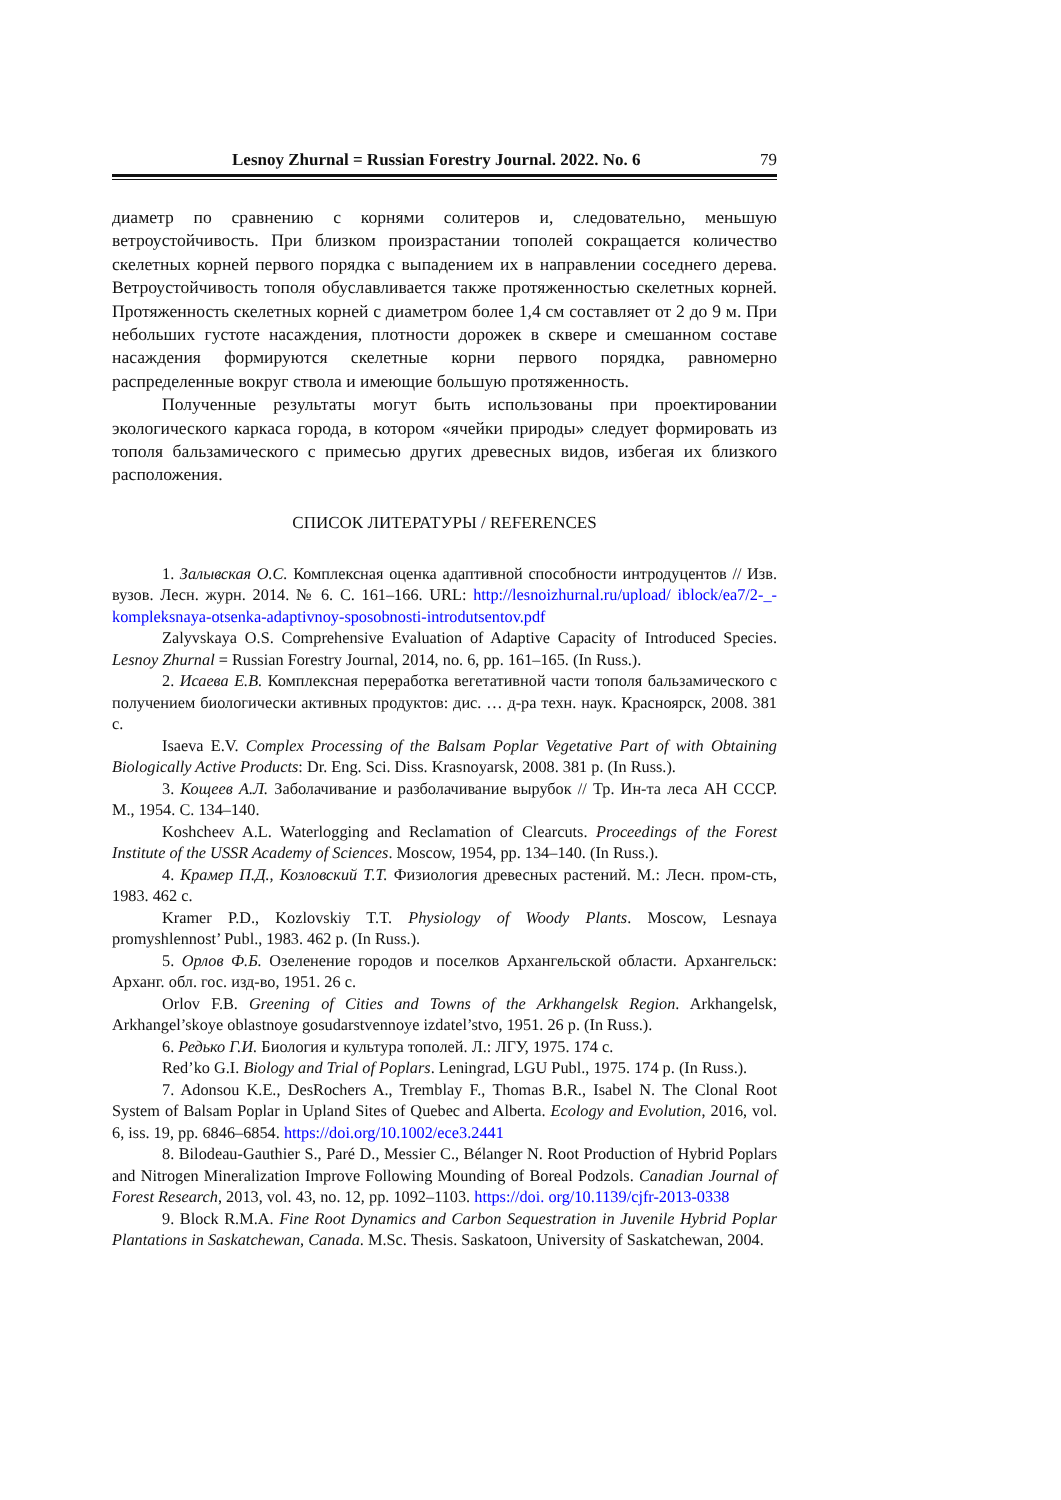Lesnoy Zhurnal = Russian Forestry Journal. 2022. No. 6 79
диаметр по сравнению с корнями солитеров и, следовательно, меньшую ветроустойчивость. При близком произрастании тополей сокращается количество скелетных корней первого порядка с выпадением их в направлении соседнего дерева. Ветроустойчивость тополя обуславливается также протяженностью скелетных корней. Протяженность скелетных корней с диаметром более 1,4 см составляет от 2 до 9 м. При небольших густоте насаждения, плотности дорожек в сквере и смешанном составе насаждения формируются скелетные корни первого порядка, равномерно распределенные вокруг ствола и имеющие большую протяженность.
Полученные результаты могут быть использованы при проектировании экологического каркаса города, в котором «ячейки природы» следует формировать из тополя бальзамического с примесью других древесных видов, избегая их близкого расположения.
СПИСОК ЛИТЕРАТУРЫ / REFERENCES
1. Залывская О.С. Комплексная оценка адаптивной способности интродуцентов // Изв. вузов. Лесн. журн. 2014. № 6. С. 161–166. URL: http://lesnoizhurnal.ru/upload/ iblock/ea7/2-_-kompleksnaya-otsenka-adaptivnoy-sposobnosti-introdutsentov.pdf
Zalyvskaya O.S. Comprehensive Evaluation of Adaptive Capacity of Introduced Species. Lesnoy Zhurnal = Russian Forestry Journal, 2014, no. 6, pp. 161–165. (In Russ.).
2. Исаева Е.В. Комплексная переработка вегетативной части тополя бальзамического с получением биологически активных продуктов: дис. … д-ра техн. наук. Красноярск, 2008. 381 с.
Isaeva E.V. Complex Processing of the Balsam Poplar Vegetative Part of with Obtaining Biologically Active Products: Dr. Eng. Sci. Diss. Krasnoyarsk, 2008. 381 p. (In Russ.).
3. Кощеев А.Л. Заболачивание и разболачивание вырубок // Тр. Ин-та леса АН СССР. М., 1954. С. 134–140.
Koshcheev A.L. Waterlogging and Reclamation of Clearcuts. Proceedings of the Forest Institute of the USSR Academy of Sciences. Moscow, 1954, pp. 134–140. (In Russ.).
4. Крамер П.Д., Козловский Т.Т. Физиология древесных растений. М.: Лесн. пром-сть, 1983. 462 с.
Kramer P.D., Kozlovskiy T.T. Physiology of Woody Plants. Moscow, Lesnaya promyshlennost’ Publ., 1983. 462 p. (In Russ.).
5. Орлов Ф.Б. Озеленение городов и поселков Архангельской области. Архангельск: Арханг. обл. гос. изд-во, 1951. 26 с.
Orlov F.B. Greening of Cities and Towns of the Arkhangelsk Region. Arkhangelsk, Arkhangel’skoye oblastnoye gosudarstvennoye izdatel’stvo, 1951. 26 p. (In Russ.).
6. Редько Г.И. Биология и культура тополей. Л.: ЛГУ, 1975. 174 с.
Red’ko G.I. Biology and Trial of Poplars. Leningrad, LGU Publ., 1975. 174 p. (In Russ.).
7. Adonsou K.E., DesRochers A., Tremblay F., Thomas B.R., Isabel N. The Clonal Root System of Balsam Poplar in Upland Sites of Quebec and Alberta. Ecology and Evolution, 2016, vol. 6, iss. 19, pp. 6846–6854. https://doi.org/10.1002/ece3.2441
8. Bilodeau-Gauthier S., Paré D., Messier C., Bélanger N. Root Production of Hybrid Poplars and Nitrogen Mineralization Improve Following Mounding of Boreal Podzols. Canadian Journal of Forest Research, 2013, vol. 43, no. 12, pp. 1092–1103. https://doi. org/10.1139/cjfr-2013-0338
9. Block R.M.A. Fine Root Dynamics and Carbon Sequestration in Juvenile Hybrid Poplar Plantations in Saskatchewan, Canada. M.Sc. Thesis. Saskatoon, University of Saskatchewan, 2004.